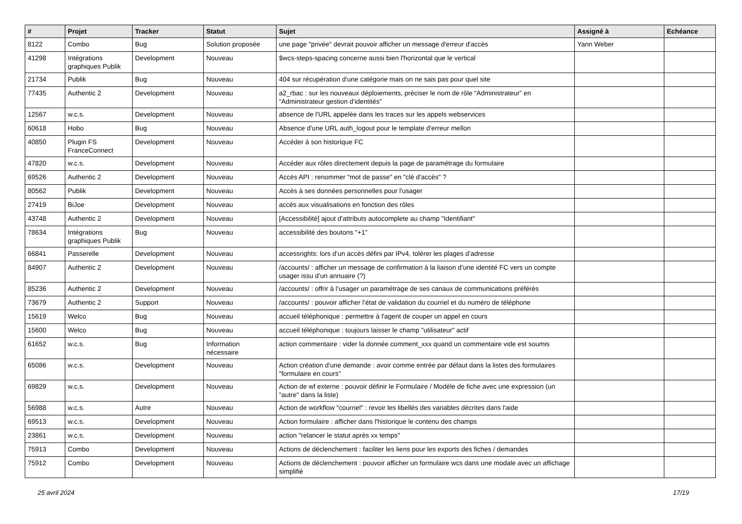| # | Projet | Tracker | Statut | Sujet | Assigné à | Echéance |
| --- | --- | --- | --- | --- | --- | --- |
| 8122 | Combo | Bug | Solution proposée | une page "privée" devrait pouvoir afficher un message d'erreur d'accès | Yann Weber | |
| 41298 | Intégrations graphiques Publik | Development | Nouveau | $wcs-steps-spacing concerne aussi bien l'horizontal que le vertical | | |
| 21734 | Publik | Bug | Nouveau | 404 sur récupération d'une catégorie mais on ne sais pas pour quel site | | |
| 77435 | Authentic 2 | Development | Nouveau | a2_rbac : sur les nouveaux déploiements, préciser le nom de rôle “Administrateur” en “Administrateur gestion d’identités” | | |
| 12567 | w.c.s. | Development | Nouveau | absence de l'URL appelée dans les traces sur les appels webservices | | |
| 60618 | Hobo | Bug | Nouveau | Absence d'une URL auth_logout pour le template d'erreur mellon | | |
| 40850 | Plugin FS FranceConnect | Development | Nouveau | Accéder à son historique FC | | |
| 47820 | w.c.s. | Development | Nouveau | Accéder aux rôles directement depuis la page de paramétrage du formulaire | | |
| 69526 | Authentic 2 | Development | Nouveau | Accès API : renommer "mot de passe" en "clé d'accès" ? | | |
| 80562 | Publik | Development | Nouveau | Accès à ses données personnelles pour l'usager | | |
| 27419 | BiJoe | Development | Nouveau | accès aux visualisations en fonction des rôles | | |
| 43748 | Authentic 2 | Development | Nouveau | [Accessibilité] ajout d'attributs autocomplete au champ "Identifiant" | | |
| 78634 | Intégrations graphiques Publik | Bug | Nouveau | accessibilité des boutons "+1" | | |
| 66841 | Passerelle | Development | Nouveau | accessrights: lors d’un accès défini par IPv4, tolérer les plages d’adresse | | |
| 84907 | Authentic 2 | Development | Nouveau | /accounts/ : afficher un message de confirmation à la liaison d’une identité FC vers un compte usager issu d’un annuaire (?) | | |
| 85236 | Authentic 2 | Development | Nouveau | /accounts/ : offrir à l’usager un paramétrage de ses canaux de communications préférés | | |
| 73679 | Authentic 2 | Support | Nouveau | /accounts/ : pouvoir afficher l’état de validation du courriel et du numéro de téléphone | | |
| 15619 | Welco | Bug | Nouveau | accueil téléphonique : permettre à l'agent de couper un appel en cours | | |
| 15600 | Welco | Bug | Nouveau | accueil téléphonique : toujours laisser le champ "utilisateur" actif | | |
| 61652 | w.c.s. | Bug | Information nécessaire | action commentaire : vider la donnée comment_xxx quand un commentaire vide est soumis | | |
| 65086 | w.c.s. | Development | Nouveau | Action création d'une demande : avoir comme entrée par défaut dans la listes des formulaires "formulaire en cours" | | |
| 69829 | w.c.s. | Development | Nouveau | Action de wf externe : pouvoir définir le Formulaire / Modèle de fiche avec une expression (un "autre" dans la liste) | | |
| 56988 | w.c.s. | Autre | Nouveau | Action de workflow "courriel" : revoir les libellés des variables décrites dans l'aide | | |
| 69513 | w.c.s. | Development | Nouveau | Action formulaire : afficher dans l'historique le contenu des champs | | |
| 23861 | w.c.s. | Development | Nouveau | action "relancer le statut après xx temps" | | |
| 75913 | Combo | Development | Nouveau | Actions de déclenchement : faciliter les liens pour les exports des fiches / demandes | | |
| 75912 | Combo | Development | Nouveau | Actions de déclenchement : pouvoir afficher un formulaire wcs dans une modale avec un affichage simplifié | | |
25 avril 2024 17/19